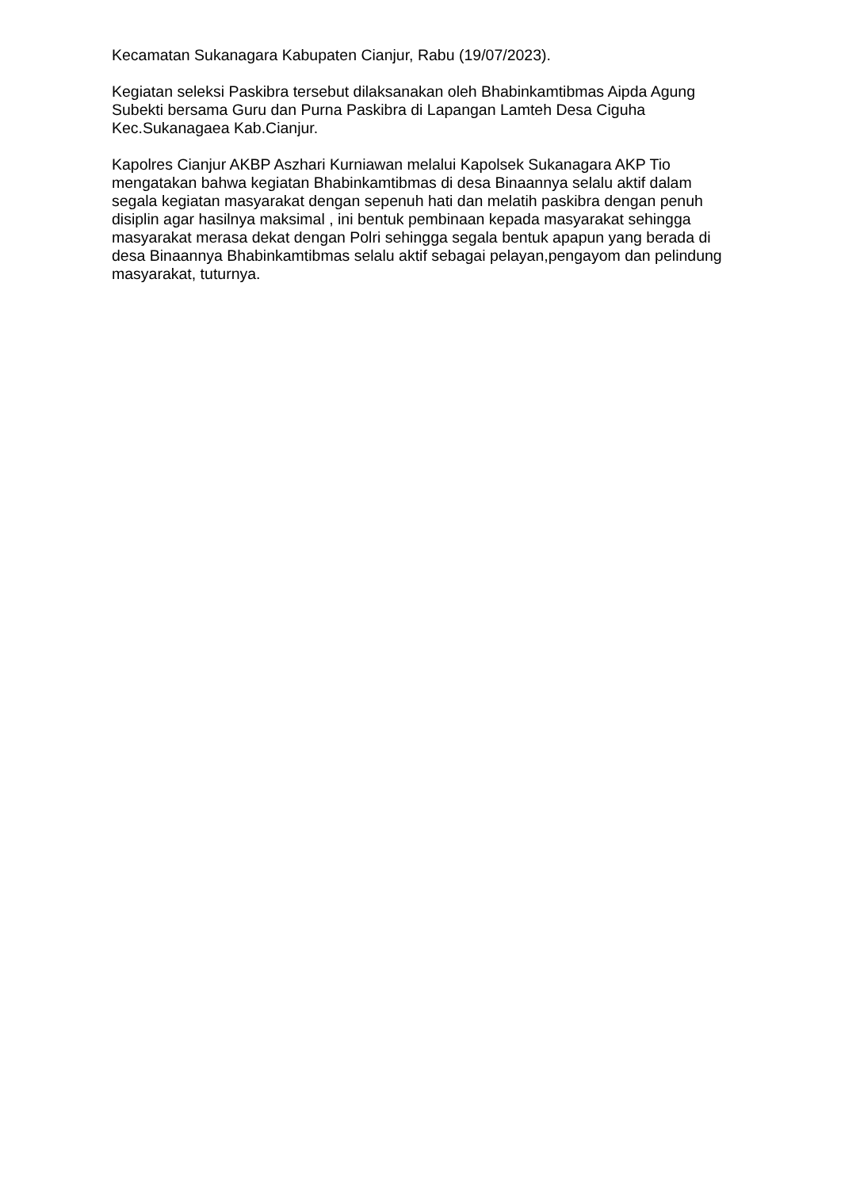Kecamatan Sukanagara Kabupaten Cianjur, Rabu (19/07/2023).
Kegiatan seleksi Paskibra tersebut dilaksanakan oleh Bhabinkamtibmas Aipda Agung Subekti bersama Guru dan Purna Paskibra di Lapangan Lamteh Desa Ciguha Kec.Sukanagaea Kab.Cianjur.
Kapolres Cianjur AKBP Aszhari Kurniawan melalui Kapolsek Sukanagara AKP Tio mengatakan bahwa kegiatan Bhabinkamtibmas di desa Binaannya selalu aktif dalam segala kegiatan masyarakat dengan sepenuh hati dan melatih paskibra dengan penuh disiplin agar hasilnya maksimal , ini bentuk pembinaan kepada masyarakat sehingga masyarakat merasa dekat dengan Polri sehingga segala bentuk apapun yang berada di desa Binaannya Bhabinkamtibmas selalu aktif sebagai pelayan,pengayom dan pelindung masyarakat, tuturnya.